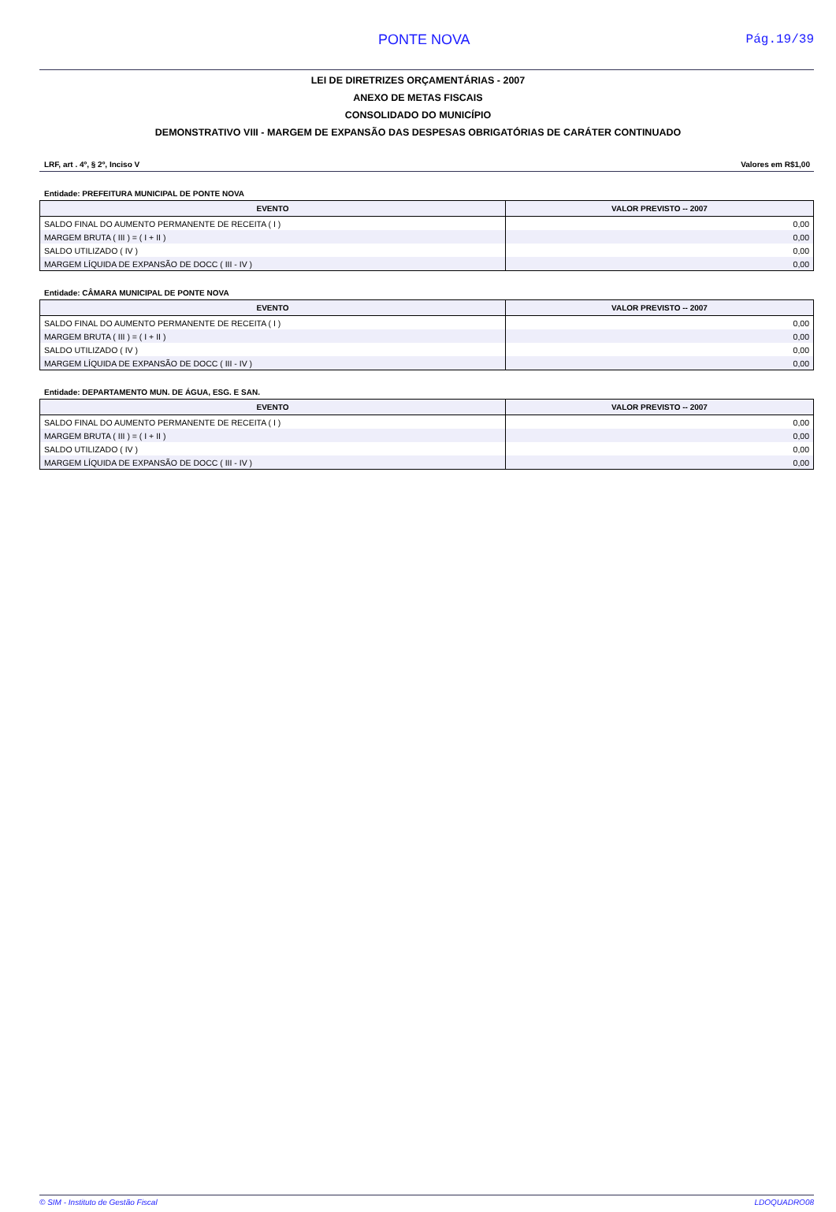PONTE NOVA Pág.19/39
LEI DE DIRETRIZES ORÇAMENTÁRIAS - 2007
ANEXO DE METAS FISCAIS
CONSOLIDADO DO MUNICÍPIO
DEMONSTRATIVO VIII - MARGEM DE EXPANSÃO DAS DESPESAS OBRIGATÓRIAS DE CARÁTER CONTINUADO
LRF, art . 4º, § 2º, Inciso V Valores em R$1,00
Entidade: PREFEITURA MUNICIPAL DE PONTE NOVA
| EVENTO | VALOR PREVISTO -- 2007 |
| --- | --- |
| SALDO FINAL DO AUMENTO PERMANENTE DE RECEITA ( I ) | 0,00 |
| MARGEM BRUTA ( III ) = ( I + II ) | 0,00 |
| SALDO UTILIZADO ( IV ) | 0,00 |
| MARGEM LÍQUIDA DE EXPANSÃO DE DOCC ( III - IV ) | 0,00 |
Entidade: CÂMARA MUNICIPAL DE PONTE NOVA
| EVENTO | VALOR PREVISTO -- 2007 |
| --- | --- |
| SALDO FINAL DO AUMENTO PERMANENTE DE RECEITA ( I ) | 0,00 |
| MARGEM BRUTA ( III ) = ( I + II ) | 0,00 |
| SALDO UTILIZADO ( IV ) | 0,00 |
| MARGEM LÍQUIDA DE EXPANSÃO DE DOCC ( III - IV ) | 0,00 |
Entidade: DEPARTAMENTO MUN. DE ÁGUA, ESG. E SAN.
| EVENTO | VALOR PREVISTO -- 2007 |
| --- | --- |
| SALDO FINAL DO AUMENTO PERMANENTE DE RECEITA ( I ) | 0,00 |
| MARGEM BRUTA ( III ) = ( I + II ) | 0,00 |
| SALDO UTILIZADO ( IV ) | 0,00 |
| MARGEM LÍQUIDA DE EXPANSÃO DE DOCC ( III - IV ) | 0,00 |
© SIM - Instituto de Gestão Fiscal LDOQUADRO08